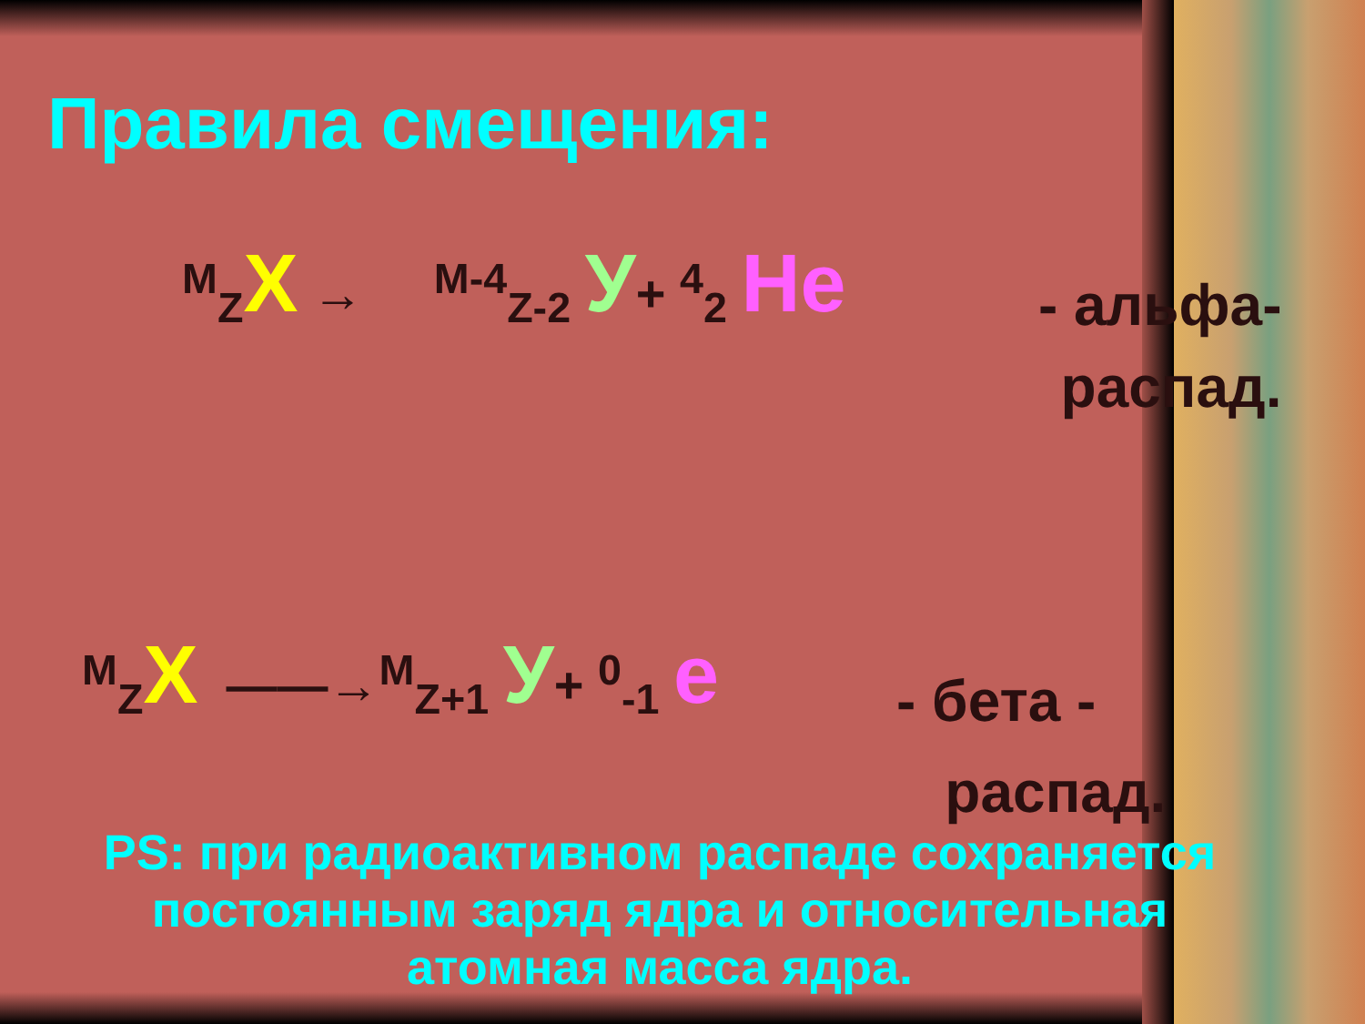Правила смещения:
<sup>M</sup><sub>Z</sub>X → <sup>M-4</sup><sub>Z-2</sub> У+ <sup>4</sup><sub>2</sub> He
- альфа-
распад.
<sup>M</sup><sub>Z</sub>X ——→<sup>M</sup><sub>Z+1</sub> У+ <sup>0</sup><sub>-1</sub> e
- бета -
распад.
PS: при радиоактивном распаде сохраняется постоянным заряд ядра и относительная атомная масса ядра.